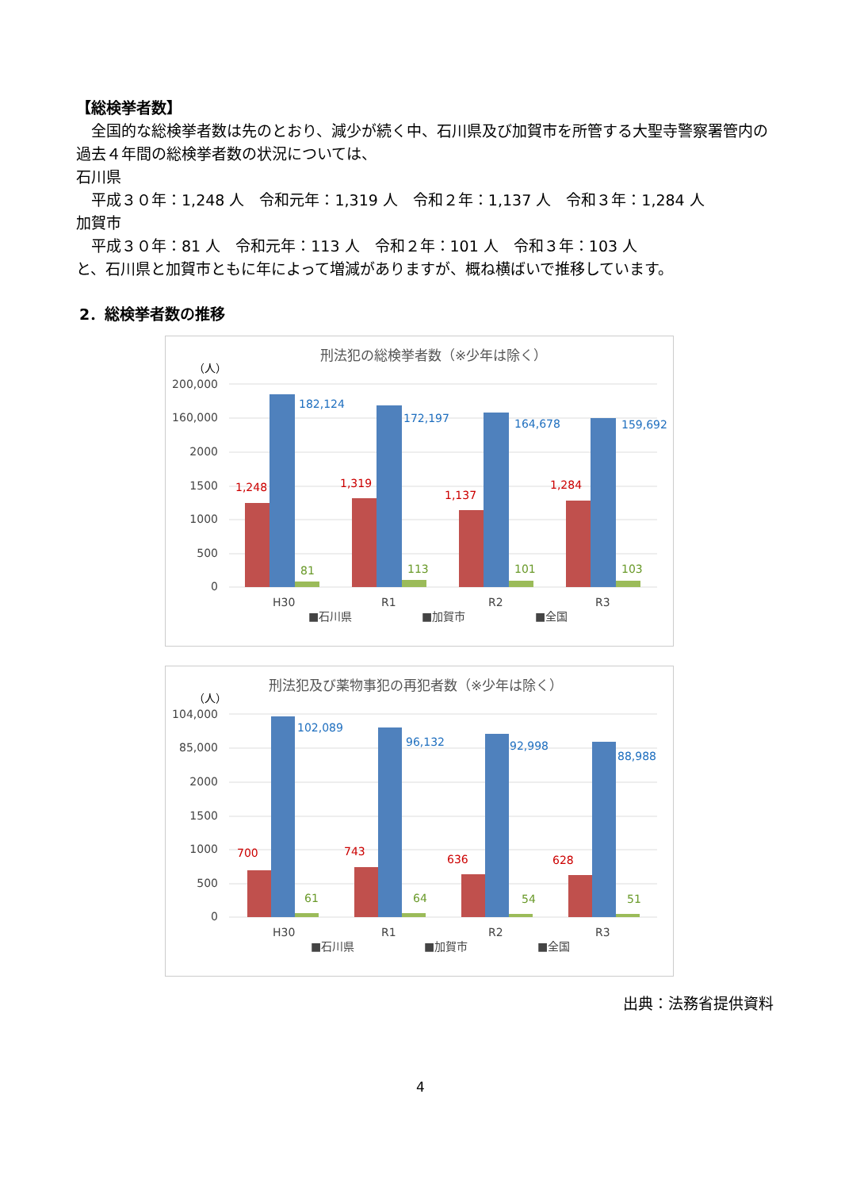【総検挙者数】
　全国的な総検挙者数は先のとおり、減少が続く中、石川県及び加賀市を所管する大聖寺警察署管内の過去４年間の総検挙者数の状況については、
石川県
　平成３０年：1,248 人　令和元年：1,319 人　令和２年：1,137 人　令和３年：1,284 人
加賀市
　平成３０年：81 人　令和元年：113 人　令和２年：101 人　令和３年：103 人
と、石川県と加賀市ともに年によって増減がありますが、概ね横ばいで推移しています。
2．総検挙者数の推移
刑法犯の総検挙者数（※少年は除く）
（人）
200,000
160,000
2000
1500
1000
500
0
1,248
1,319
1,137
1,284
182,124
172,197
164,678
159,692
81
113
101
103
H30
R1
R2
R3
■石川県
■加賀市
■全国
刑法犯及び薬物事犯の再犯者数（※少年は除く）
（人）
104,000
85,000
2000
1500
1000
500
0
700
743
636
628
102,089
96,132
92,998
88,988
61
64
54
51
H30
R1
R2
R3
■石川県
■加賀市
■全国
出典：法務省提供資料
4